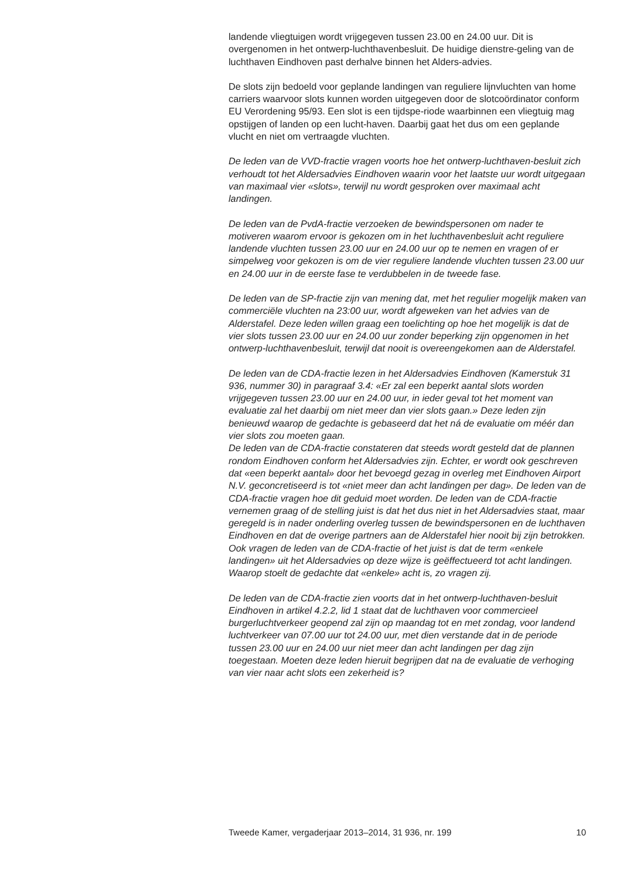landende vliegtuigen wordt vrijgegeven tussen 23.00 en 24.00 uur. Dit is overgenomen in het ontwerp-luchthavenbesluit. De huidige dienstre-geling van de luchthaven Eindhoven past derhalve binnen het Alders-advies.
De slots zijn bedoeld voor geplande landingen van reguliere lijnvluchten van home carriers waarvoor slots kunnen worden uitgegeven door de slotcoördinator conform EU Verordening 95/93. Een slot is een tijdspe-riode waarbinnen een vliegtuig mag opstijgen of landen op een lucht-haven. Daarbij gaat het dus om een geplande vlucht en niet om vertraagde vluchten.
De leden van de VVD-fractie vragen voorts hoe het ontwerp-luchthaven-besluit zich verhoudt tot het Aldersadvies Eindhoven waarin voor het laatste uur wordt uitgegaan van maximaal vier «slots», terwijl nu wordt gesproken over maximaal acht landingen.
De leden van de PvdA-fractie verzoeken de bewindspersonen om nader te motiveren waarom ervoor is gekozen om in het luchthavenbesluit acht reguliere landende vluchten tussen 23.00 uur en 24.00 uur op te nemen en vragen of er simpelweg voor gekozen is om de vier reguliere landende vluchten tussen 23.00 uur en 24.00 uur in de eerste fase te verdubbelen in de tweede fase.
De leden van de SP-fractie zijn van mening dat, met het regulier mogelijk maken van commerciële vluchten na 23:00 uur, wordt afgeweken van het advies van de Alderstafel. Deze leden willen graag een toelichting op hoe het mogelijk is dat de vier slots tussen 23.00 uur en 24.00 uur zonder beperking zijn opgenomen in het ontwerp-luchthavenbesluit, terwijl dat nooit is overeengekomen aan de Alderstafel.
De leden van de CDA-fractie lezen in het Aldersadvies Eindhoven (Kamerstuk 31 936, nummer 30) in paragraaf 3.4: «Er zal een beperkt aantal slots worden vrijgegeven tussen 23.00 uur en 24.00 uur, in ieder geval tot het moment van evaluatie zal het daarbij om niet meer dan vier slots gaan.» Deze leden zijn benieuwd waarop de gedachte is gebaseerd dat het ná de evaluatie om méér dan vier slots zou moeten gaan.
De leden van de CDA-fractie constateren dat steeds wordt gesteld dat de plannen rondom Eindhoven conform het Aldersadvies zijn. Echter, er wordt ook geschreven dat «een beperkt aantal» door het bevoegd gezag in overleg met Eindhoven Airport N.V. geconcretiseerd is tot «niet meer dan acht landingen per dag». De leden van de CDA-fractie vragen hoe dit geduid moet worden. De leden van de CDA-fractie vernemen graag of de stelling juist is dat het dus niet in het Aldersadvies staat, maar geregeld is in nader onderling overleg tussen de bewindspersonen en de luchthaven Eindhoven en dat de overige partners aan de Alderstafel hier nooit bij zijn betrokken.
Ook vragen de leden van de CDA-fractie of het juist is dat de term «enkele landingen» uit het Aldersadvies op deze wijze is geëffectueerd tot acht landingen. Waarop stoelt de gedachte dat «enkele» acht is, zo vragen zij.
De leden van de CDA-fractie zien voorts dat in het ontwerp-luchthaven-besluit Eindhoven in artikel 4.2.2, lid 1 staat dat de luchthaven voor commercieel burgerluchtverkeer geopend zal zijn op maandag tot en met zondag, voor landend luchtverkeer van 07.00 uur tot 24.00 uur, met dien verstande dat in de periode tussen 23.00 uur en 24.00 uur niet meer dan acht landingen per dag zijn toegestaan. Moeten deze leden hieruit begrijpen dat na de evaluatie de verhoging van vier naar acht slots een zekerheid is?
Tweede Kamer, vergaderjaar 2013–2014, 31 936, nr. 199 10